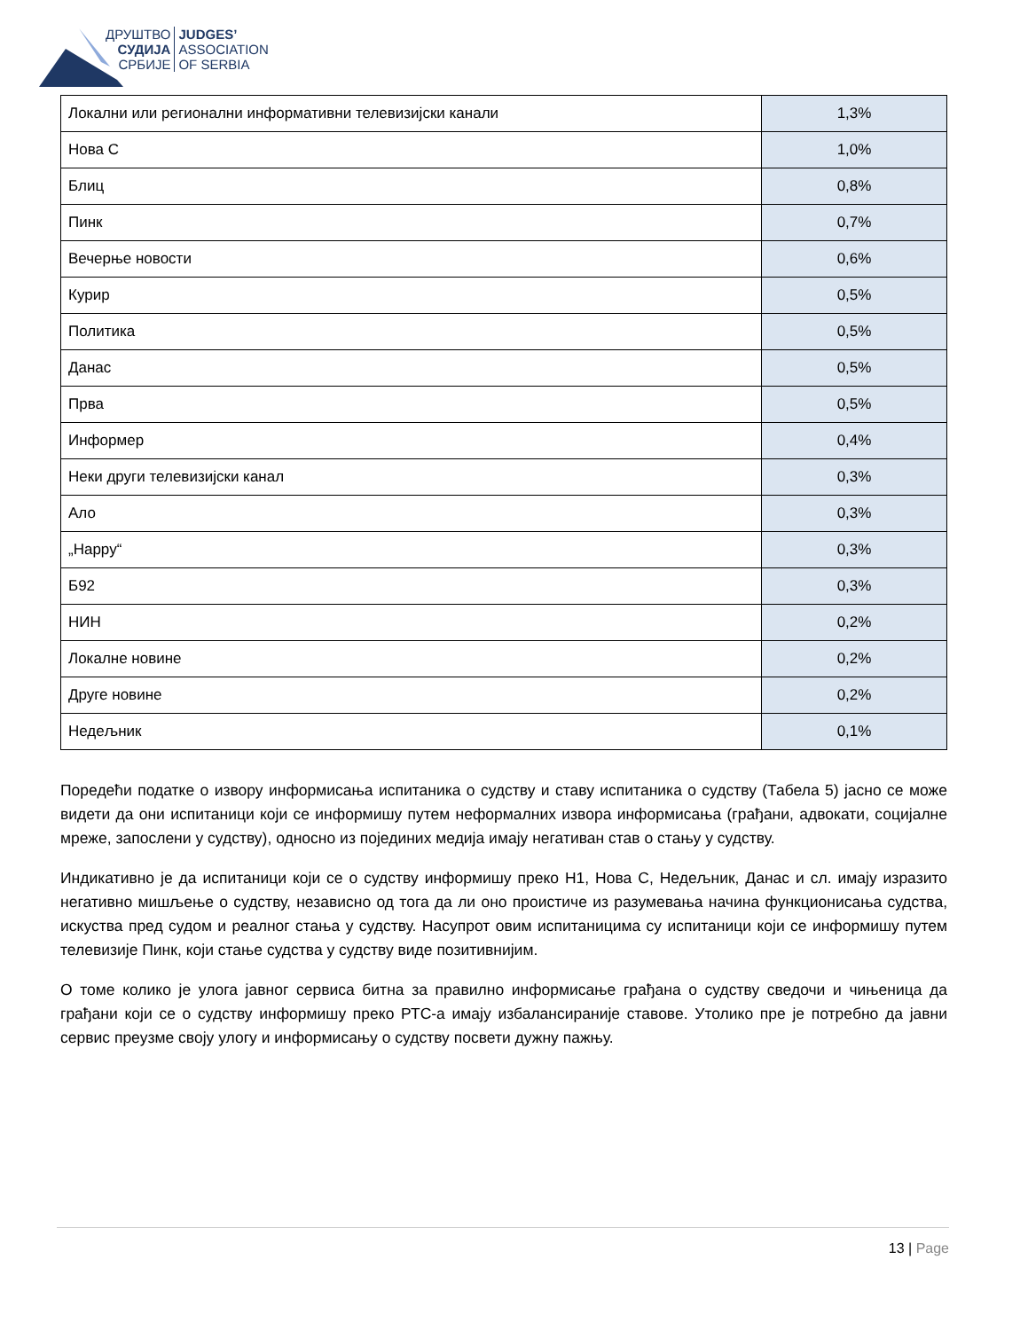ДРУШТВО
СУДИЈА
СРБИЈЕ
JUDGES’
ASSOCIATION
OF SERBIA
| Локални или регионални информативни телевизијски канали | 1,3% |
| Нова С | 1,0% |
| Блиц | 0,8% |
| Пинк | 0,7% |
| Вечерње новости | 0,6% |
| Курир | 0,5% |
| Политика | 0,5% |
| Данас | 0,5% |
| Прва | 0,5% |
| Информер | 0,4% |
| Неки други телевизијски канал | 0,3% |
| Ало | 0,3% |
| „Happy“ | 0,3% |
| Б92 | 0,3% |
| НИН | 0,2% |
| Локалне новине | 0,2% |
| Друге новине | 0,2% |
| Недељник | 0,1% |
Поредећи податке о извору информисања испитаника о судству и ставу испитаника о судству (Табела 5) јасно се може видети да они испитаници који се информишу путем неформалних извора информисања (грађани, адвокати, социјалне мреже, запослени у судству), односно из појединих медија имају негативан став о стању у судству.
Индикативно је да испитаници који се о судству информишу преко Н1, Нова С, Недељник, Данас и сл. имају изразито негативно мишљење о судству, независно од тога да ли оно проистиче из разумевања начина функционисања судства, искуства пред судом и реалног стања у судству. Насупрот овим испитаницима су испитаници који се информишу путем телевизије Пинк, који стање судства у судству виде позитивнијим.
О томе колико је улога јавног сервиса битна за правилно информисање грађана о судству сведочи и чињеница да грађани који се о судству информишу преко РТС-а имају избалансираније ставове. Утолико пре је потребно да јавни сервис преузме своју улогу и информисању о судству посвети дужну пажњу.
13 | Page